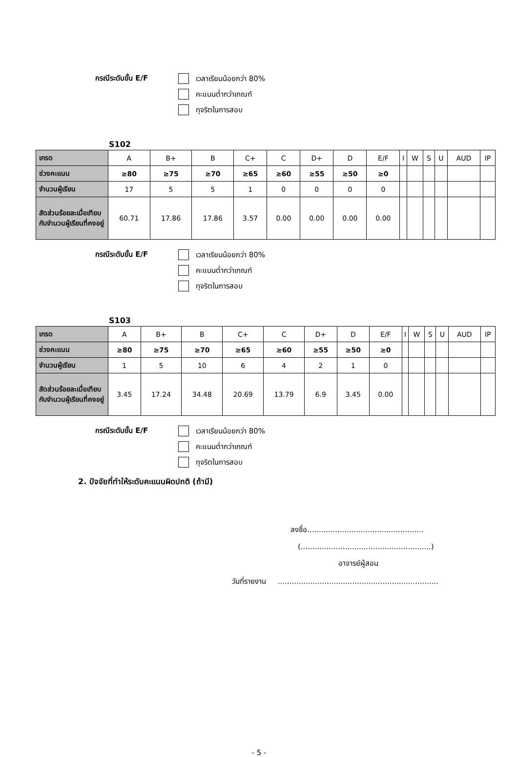กรณีระดับขั้น E/F
เวลาเรียนน้อยกว่า 80%
คะแนนต่ำกว่าเกณฑ์
ทุจริตในการสอบ
S102
| เกรด | A | B+ | B | C+ | C | D+ | D | E/F | I | W | S | U | AUD | IP |
| ช่วงคะแนน | ≥80 | ≥75 | ≥70 | ≥65 | ≥60 | ≥55 | ≥50 | ≥0 | | | | | | |
| จำนวนผู้เรียน | 17 | 5 | 5 | 1 | 0 | 0 | 0 | 0 | | | | | | |
| สัดส่วนร้อยละเมื่อเทียบกับจำนวนผู้เรียนที่คงอยู่ | 60.71 | 17.86 | 17.86 | 3.57 | 0.00 | 0.00 | 0.00 | 0.00 | | | | | | |
กรณีระดับขั้น E/F
เวลาเรียนน้อยกว่า 80%
คะแนนต่ำกว่าเกณฑ์
ทุจริตในการสอบ
S103
| เกรด | A | B+ | B | C+ | C | D+ | D | E/F | I | W | S | U | AUD | IP |
| ช่วงคะแนน | ≥80 | ≥75 | ≥70 | ≥65 | ≥60 | ≥55 | ≥50 | ≥0 | | | | | | |
| จำนวนผู้เรียน | 1 | 5 | 10 | 6 | 4 | 2 | 1 | 0 | | | | | | |
| สัดส่วนร้อยละเมื่อเทียบกับจำนวนผู้เรียนที่คงอยู่ | 3.45 | 17.24 | 34.48 | 20.69 | 13.79 | 6.9 | 3.45 | 0.00 | | | | | | |
กรณีระดับขั้น E/F
เวลาเรียนน้อยกว่า 80%
คะแนนต่ำกว่าเกณฑ์
ทุจริตในการสอบ
2. ปัจจัยที่ทำให้ระดับคะแนนผิดปกติ (ถ้ามี)
ลงชื่อ..................................................
(........................................................)
อาจารย์ผู้สอน
วันที่รายงาน .....................................................................
- 5 -